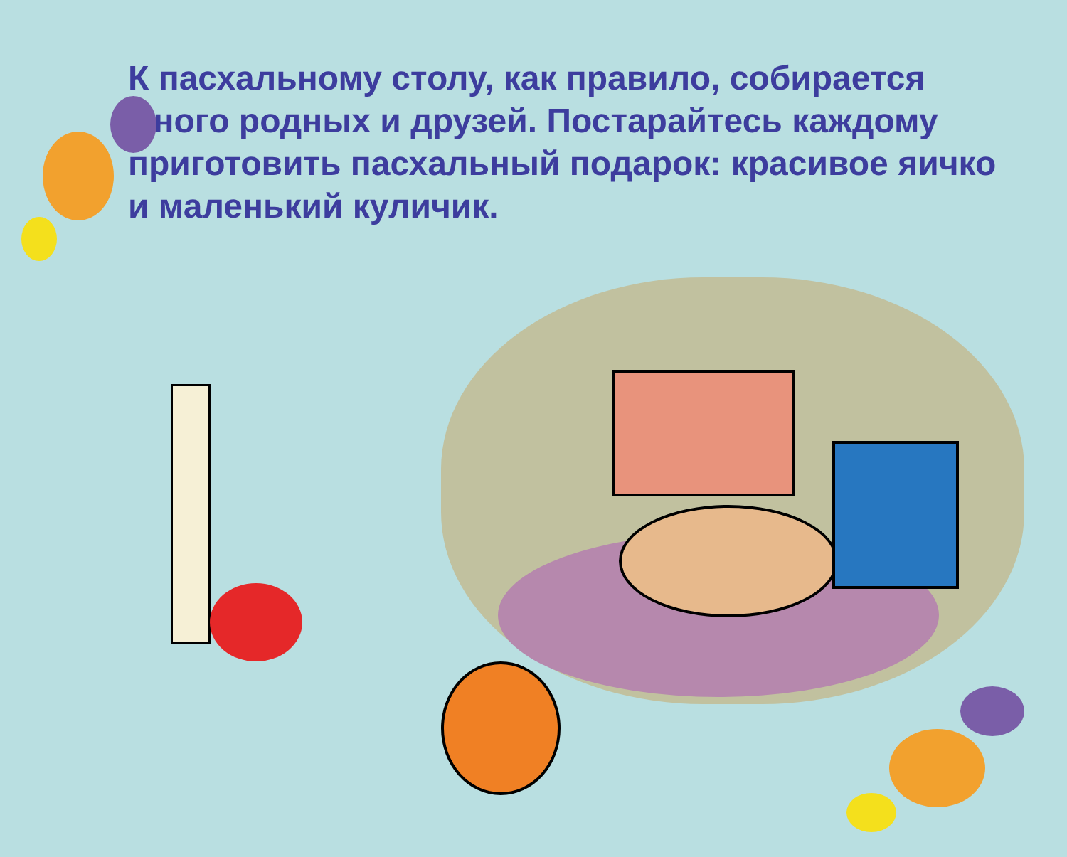К пасхальному столу, как правило, собирается много родных и друзей. Постарайтесь каждому приготовить пасхальный подарок: красивое яичко и маленький куличик.